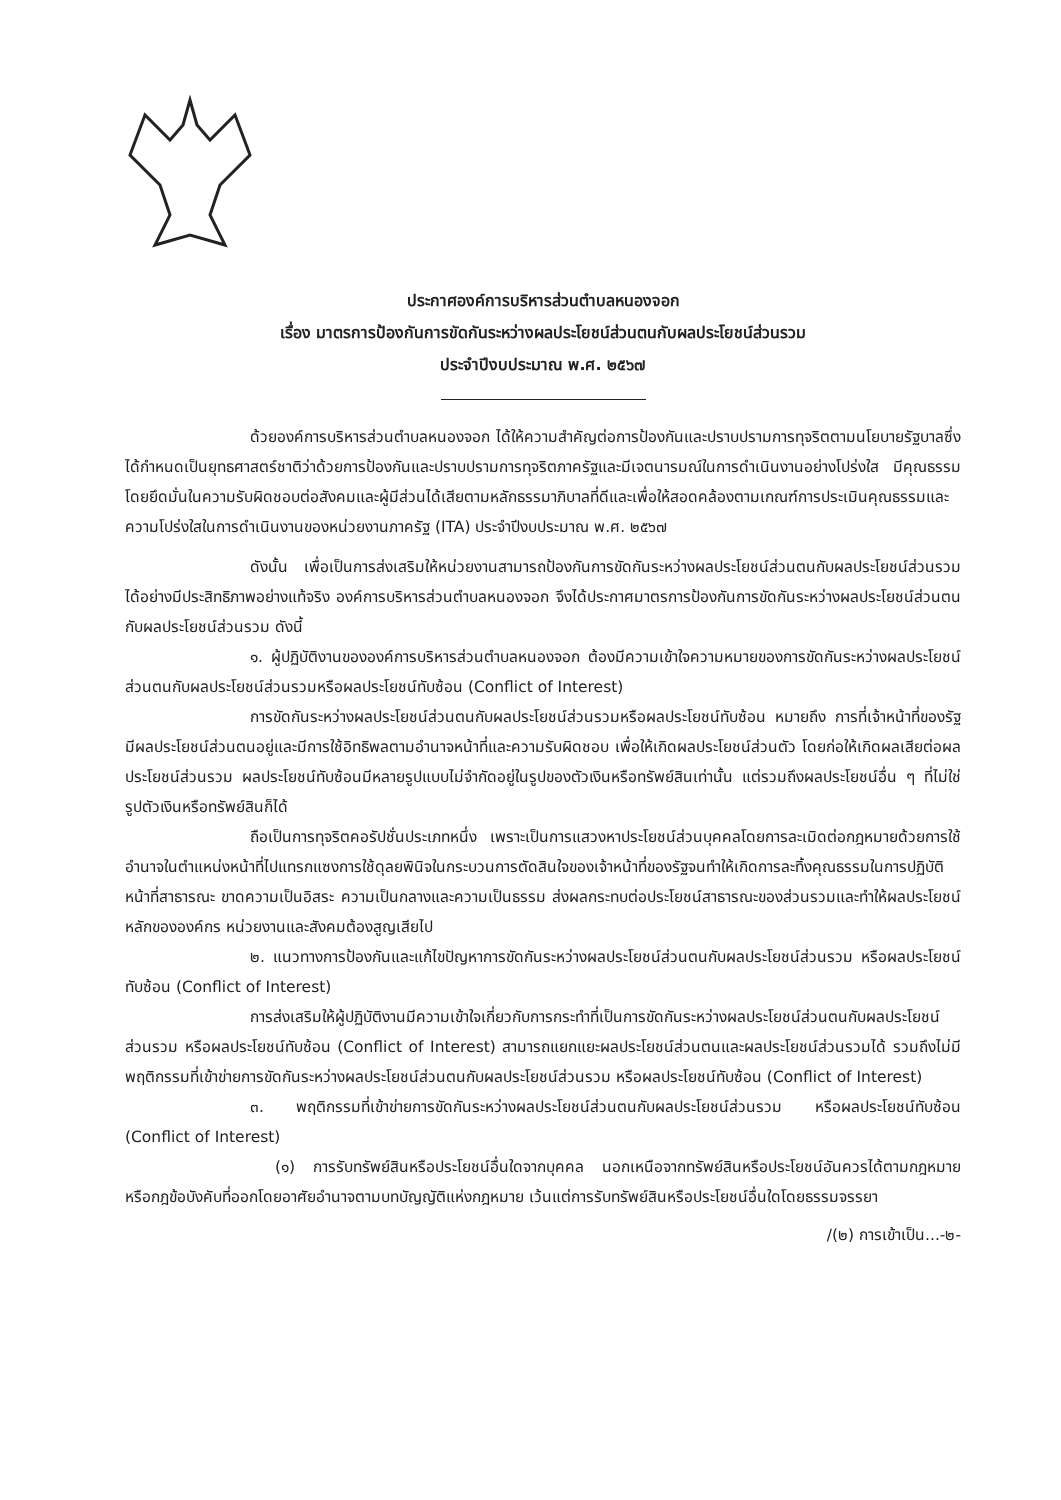ประกาศองค์การบริหารส่วนตำบลหนองจอก
เรื่อง มาตรการป้องกันการขัดกันระหว่างผลประโยชน์ส่วนตนกับผลประโยชน์ส่วนรวม
ประจำปีงบประมาณ พ.ศ. ๒๕๖๗
ด้วยองค์การบริหารส่วนตำบลหนองจอก ได้ให้ความสำคัญต่อการป้องกันและปราบปรามการทุจริตตามนโยบายรัฐบาลซึ่งได้กำหนดเป็นยุทธศาสตร์ชาติว่าด้วยการป้องกันและปราบปรามการทุจริตภาครัฐและมีเจตนารมณ์ในการดำเนินงานอย่างโปร่งใส มีคุณธรรม โดยยึดมั่นในความรับผิดชอบต่อสังคมและผู้มีส่วนได้เสียตามหลักธรรมาภิบาลที่ดีและเพื่อให้สอดคล้องตามเกณฑ์การประเมินคุณธรรมและความโปร่งใสในการดำเนินงานของหน่วยงานภาครัฐ (ITA) ประจำปีงบประมาณ พ.ศ. ๒๕๖๗
ดังนั้น เพื่อเป็นการส่งเสริมให้หน่วยงานสามารถป้องกันการขัดกันระหว่างผลประโยชน์ส่วนตนกับผลประโยชน์ส่วนรวมได้อย่างมีประสิทธิภาพอย่างแท้จริง องค์การบริหารส่วนตำบลหนองจอก จึงได้ประกาศมาตรการป้องกันการขัดกันระหว่างผลประโยชน์ส่วนตนกับผลประโยชน์ส่วนรวม ดังนี้
๑. ผู้ปฏิบัติงานขององค์การบริหารส่วนตำบลหนองจอก ต้องมีความเข้าใจความหมายของการขัดกันระหว่างผลประโยชน์ส่วนตนกับผลประโยชน์ส่วนรวมหรือผลประโยชน์ทับซ้อน (Conflict of Interest)
การขัดกันระหว่างผลประโยชน์ส่วนตนกับผลประโยชน์ส่วนรวมหรือผลประโยชน์ทับซ้อน หมายถึง การที่เจ้าหน้าที่ของรัฐมีผลประโยชน์ส่วนตนอยู่และมีการใช้อิทธิพลตามอำนาจหน้าที่และความรับผิดชอบ เพื่อให้เกิดผลประโยชน์ส่วนตัว โดยก่อให้เกิดผลเสียต่อผลประโยชน์ส่วนรวม ผลประโยชน์ทับซ้อนมีหลายรูปแบบไม่จำกัดอยู่ในรูปของตัวเงินหรือทรัพย์สินเท่านั้น แต่รวมถึงผลประโยชน์อื่น ๆ ที่ไม่ใช่รูปตัวเงินหรือทรัพย์สินก็ได้
ถือเป็นการทุจริตคอรัปชั่นประเภทหนึ่ง เพราะเป็นการแสวงหาประโยชน์ส่วนบุคคลโดยการละเมิดต่อกฎหมายด้วยการใช้อำนาจในตำแหน่งหน้าที่ไปแทรกแซงการใช้ดุลยพินิจในกระบวนการตัดสินใจของเจ้าหน้าที่ของรัฐจนทำให้เกิดการละทิ้งคุณธรรมในการปฏิบัติหน้าที่สาธารณะ ขาดความเป็นอิสระ ความเป็นกลางและความเป็นธรรม ส่งผลกระทบต่อประโยชน์สาธารณะของส่วนรวมและทำให้ผลประโยชน์หลักขององค์กร หน่วยงานและสังคมต้องสูญเสียไป
๒. แนวทางการป้องกันและแก้ไขปัญหาการขัดกันระหว่างผลประโยชน์ส่วนตนกับผลประโยชน์ส่วนรวม หรือผลประโยชน์ทับซ้อน (Conflict of Interest)
การส่งเสริมให้ผู้ปฏิบัติงานมีความเข้าใจเกี่ยวกับการกระทำที่เป็นการขัดกันระหว่างผลประโยชน์ส่วนตนกับผลประโยชน์ส่วนรวม หรือผลประโยชน์ทับซ้อน (Conflict of Interest) สามารถแยกแยะผลประโยชน์ส่วนตนและผลประโยชน์ส่วนรวมได้ รวมถึงไม่มีพฤติกรรมที่เข้าข่ายการขัดกันระหว่างผลประโยชน์ส่วนตนกับผลประโยชน์ส่วนรวม หรือผลประโยชน์ทับซ้อน (Conflict of Interest)
๓. พฤติกรรมที่เข้าข่ายการขัดกันระหว่างผลประโยชน์ส่วนตนกับผลประโยชน์ส่วนรวม หรือผลประโยชน์ทับซ้อน (Conflict of Interest)
(๑) การรับทรัพย์สินหรือประโยชน์อื่นใดจากบุคคล นอกเหนือจากทรัพย์สินหรือประโยชน์อันควรได้ตามกฎหมาย หรือกฎข้อบังคับที่ออกโดยอาศัยอำนาจตามบทบัญญัติแห่งกฎหมาย เว้นแต่การรับทรัพย์สินหรือประโยชน์อื่นใดโดยธรรมจรรยา
/(๒) การเข้าเป็น...-๒-